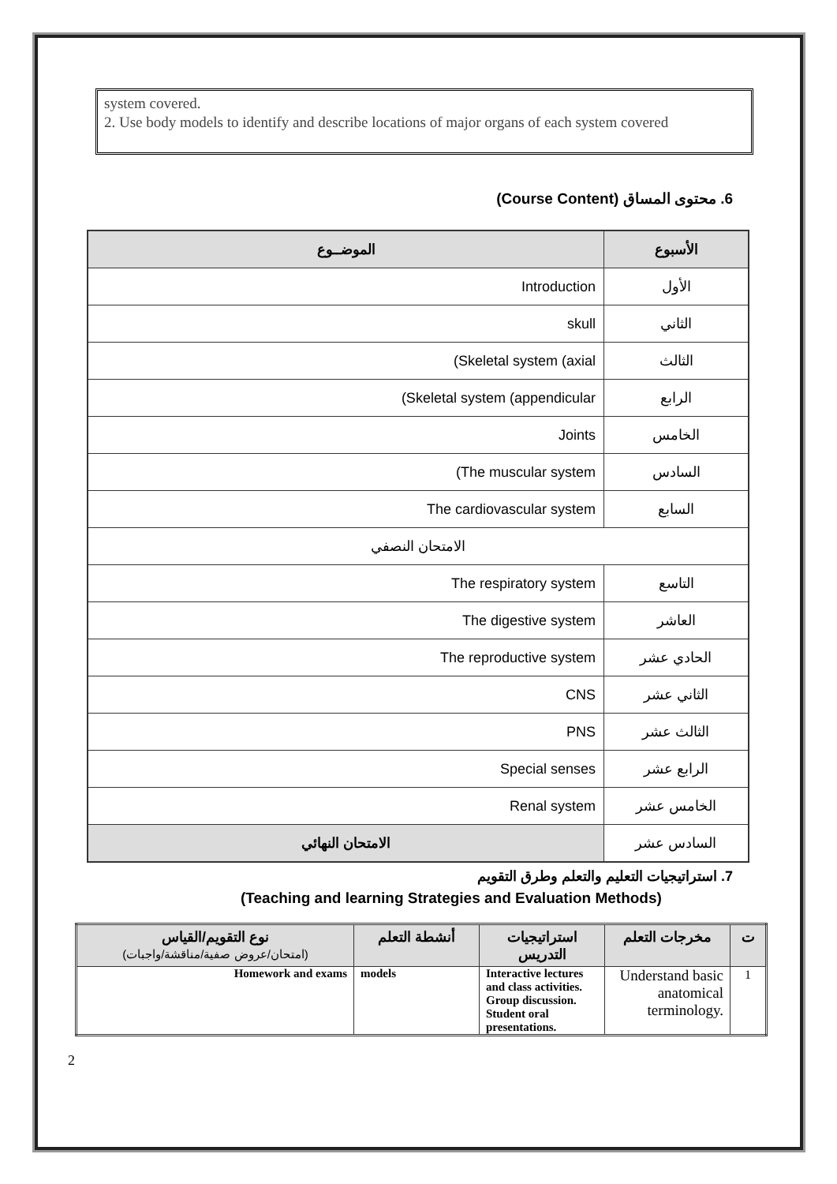system covered.
2. Use body models to identify and describe locations of major organs of each system covered
6. محتوى المساق (Course Content)
| الأسبوع | الموضــوع |
| --- | --- |
| الأول | Introduction |
| الثاني | skull |
| الثالث | (Skeletal system (axial |
| الرابع | (Skeletal system (appendicular |
| الخامس | Joints |
| السادس | (The muscular system |
| السابع | The cardiovascular system |
| الامتحان النصفي | |
| التاسع | The respiratory system |
| العاشر | The digestive system |
| الحادي عشر | The reproductive system |
| الثاني عشر | CNS |
| الثالث عشر | PNS |
| الرابع عشر | Special senses |
| الخامس عشر | Renal system |
| السادس عشر | الامتحان النهائي |
7. استراتيجيات التعليم والتعلم وطرق التقويم
(Teaching and learning Strategies and Evaluation Methods)
| ت | مخرجات التعلم | استراتيجيات التدريس | أنشطة التعلم | نوع التقويم/القياس (امتحان/عروض صفية/مناقشة/واجبات) |
| --- | --- | --- | --- | --- |
| 1 | Understand basic anatomical terminology. | Interactive lectures and class activities. Group discussion. Student oral presentations. | models | Homework and exams |
2